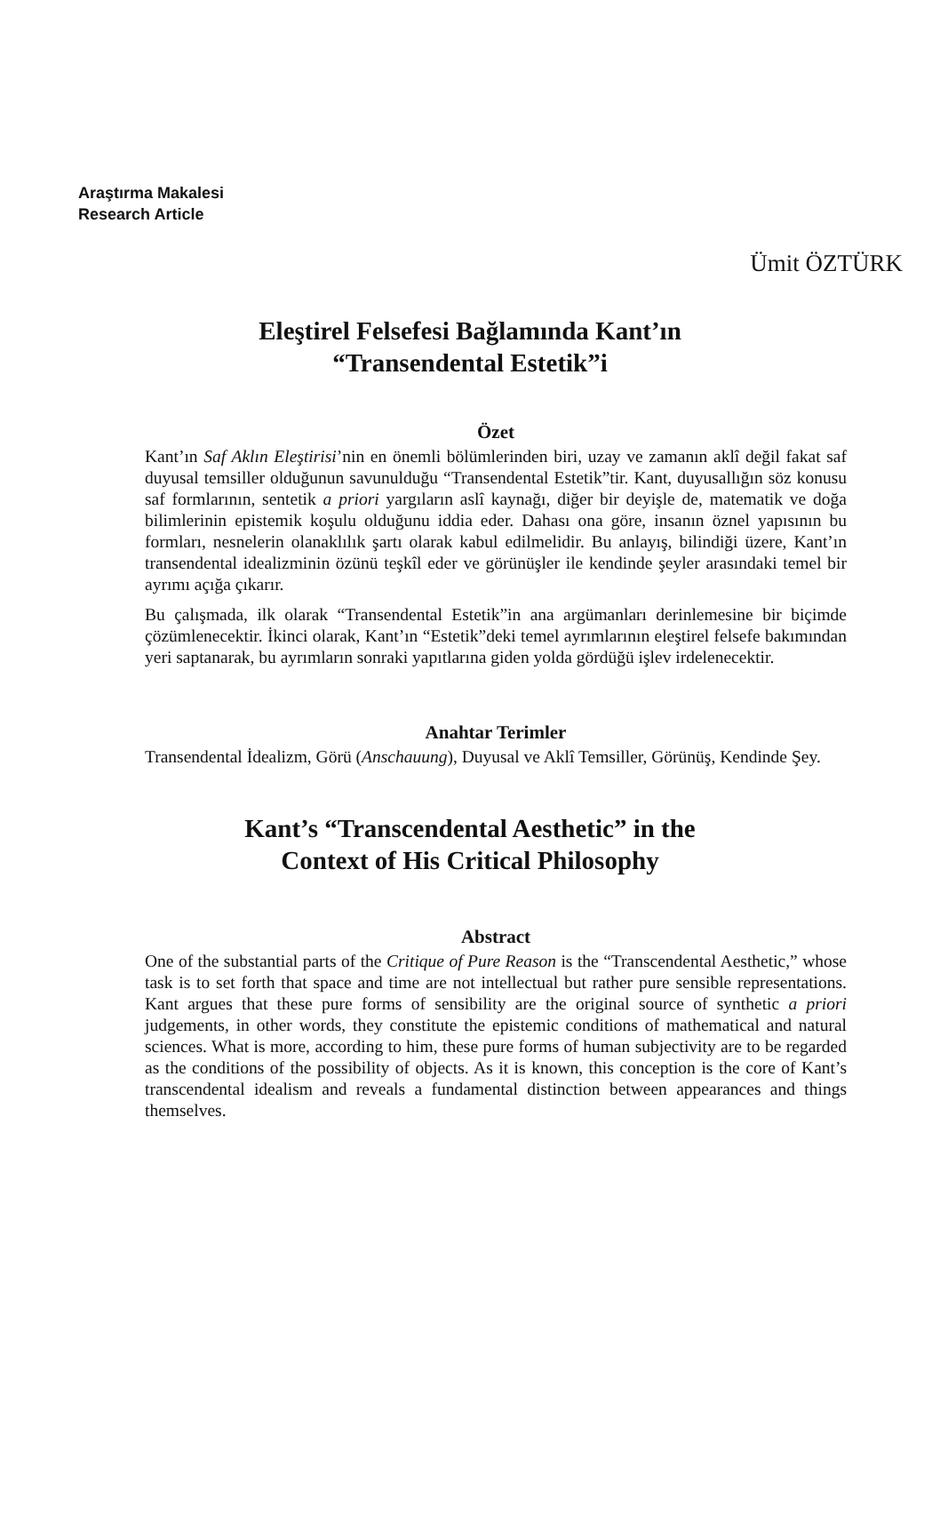Araştırma Makalesi
Research Article
Ümit ÖZTÜRK
Eleştirel Felsefesi Bağlamında Kant’ın
“Transendental Estetik”i
Özet
Kant’ın Saf Aklın Eleştirisi’nin en önemli bölümlerinden biri, uzay ve zamanın aklî değil fakat saf duyusal temsiller olduğunun savunulduğu “Transendental Estetik”tir. Kant, duyusallığın söz konusu saf formlarının, sentetik a priori yargıların aslî kaynağı, diğer bir deyişle de, matematik ve doğa bilimlerinin epistemik koşulu olduğunu iddia eder. Dahası ona göre, insanın öznel yapısının bu formları, nesnelerin olanaklılık şartı olarak kabul edilmelidir. Bu anlayış, bilindiği üzere, Kant’ın transendental idealizminin özünü teşkîl eder ve görünüşler ile kendinde şeyler arasındaki temel bir ayrımı açığa çıkarır.
Bu çalışmada, ilk olarak “Transendental Estetik”in ana argümanları derinlemesine bir biçimde çözümlenecektir. İkinci olarak, Kant’ın “Estetik”deki temel ayrımlarının eleştirel felsefe bakımından yeri saptanarak, bu ayrımların sonraki yapıtlarına giden yolda gördüğü işlev irdelenecektir.
Anahtar Terimler
Transendental İdealizm, Görü (Anschauung), Duyusal ve Aklî Temsiller, Görünüş, Kendinde Şey.
Kant’s “Transcendental Aesthetic” in the
Context of His Critical Philosophy
Abstract
One of the substantial parts of the Critique of Pure Reason is the “Transcendental Aesthetic,” whose task is to set forth that space and time are not intellectual but rather pure sensible representations. Kant argues that these pure forms of sensibility are the original source of synthetic a priori judgements, in other words, they constitute the epistemic conditions of mathematical and natural sciences. What is more, according to him, these pure forms of human subjectivity are to be regarded as the conditions of the possibility of objects. As it is known, this conception is the core of Kant’s transcendental idealism and reveals a fundamental distinction between appearances and things themselves.